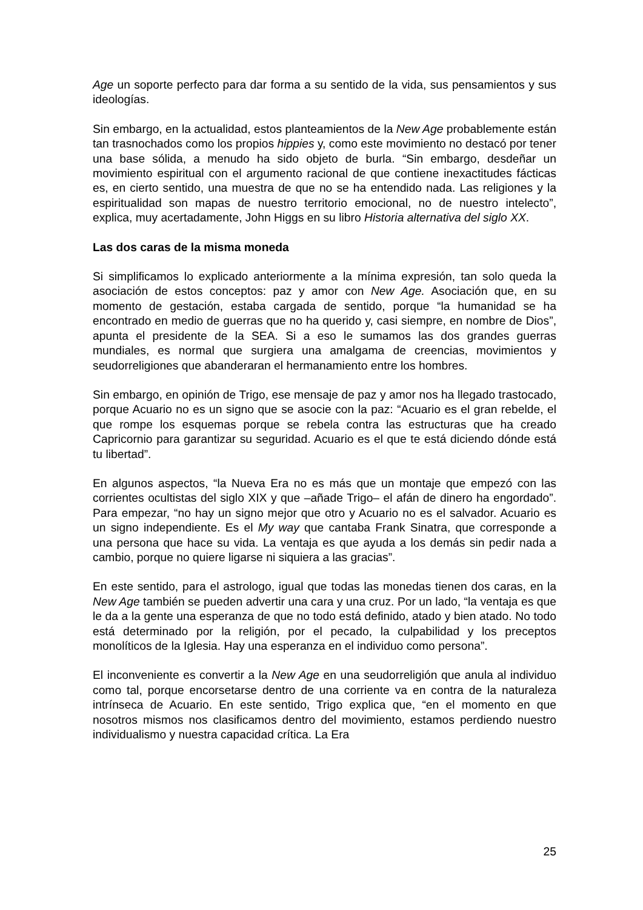Age un soporte perfecto para dar forma a su sentido de la vida, sus pensamientos y sus ideologías.
Sin embargo, en la actualidad, estos planteamientos de la New Age probablemente están tan trasnochados como los propios hippies y, como este movimiento no destacó por tener una base sólida, a menudo ha sido objeto de burla. “Sin embargo, desdeñar un movimiento espiritual con el argumento racional de que contiene inexactitudes fácticas es, en cierto sentido, una muestra de que no se ha entendido nada. Las religiones y la espiritualidad son mapas de nuestro territorio emocional, no de nuestro intelecto”, explica, muy acertadamente, John Higgs en su libro Historia alternativa del siglo XX.
Las dos caras de la misma moneda
Si simplificamos lo explicado anteriormente a la mínima expresión, tan solo queda la asociación de estos conceptos: paz y amor con New Age. Asociación que, en su momento de gestación, estaba cargada de sentido, porque “la humanidad se ha encontrado en medio de guerras que no ha querido y, casi siempre, en nombre de Dios”, apunta el presidente de la SEA. Si a eso le sumamos las dos grandes guerras mundiales, es normal que surgiera una amalgama de creencias, movimientos y seudorreligiones que abanderaran el hermanamiento entre los hombres.
Sin embargo, en opinión de Trigo, ese mensaje de paz y amor nos ha llegado trastocado, porque Acuario no es un signo que se asocie con la paz: “Acuario es el gran rebelde, el que rompe los esquemas porque se rebela contra las estructuras que ha creado Capricornio para garantizar su seguridad. Acuario es el que te está diciendo dónde está tu libertad”.
En algunos aspectos, “la Nueva Era no es más que un montaje que empezó con las corrientes ocultistas del siglo XIX y que –añade Trigo– el afán de dinero ha engordado”. Para empezar, “no hay un signo mejor que otro y Acuario no es el salvador. Acuario es un signo independiente. Es el My way que cantaba Frank Sinatra, que corresponde a una persona que hace su vida. La ventaja es que ayuda a los demás sin pedir nada a cambio, porque no quiere ligarse ni siquiera a las gracias”.
En este sentido, para el astrologo, igual que todas las monedas tienen dos caras, en la New Age también se pueden advertir una cara y una cruz. Por un lado, “la ventaja es que le da a la gente una esperanza de que no todo está definido, atado y bien atado. No todo está determinado por la religión, por el pecado, la culpabilidad y los preceptos monolíticos de la Iglesia. Hay una esperanza en el individuo como persona”.
El inconveniente es convertir a la New Age en una seudorreligión que anula al individuo como tal, porque encorsetarse dentro de una corriente va en contra de la naturaleza intrínseca de Acuario. En este sentido, Trigo explica que, “en el momento en que nosotros mismos nos clasificamos dentro del movimiento, estamos perdiendo nuestro individualismo y nuestra capacidad crítica. La Era
25